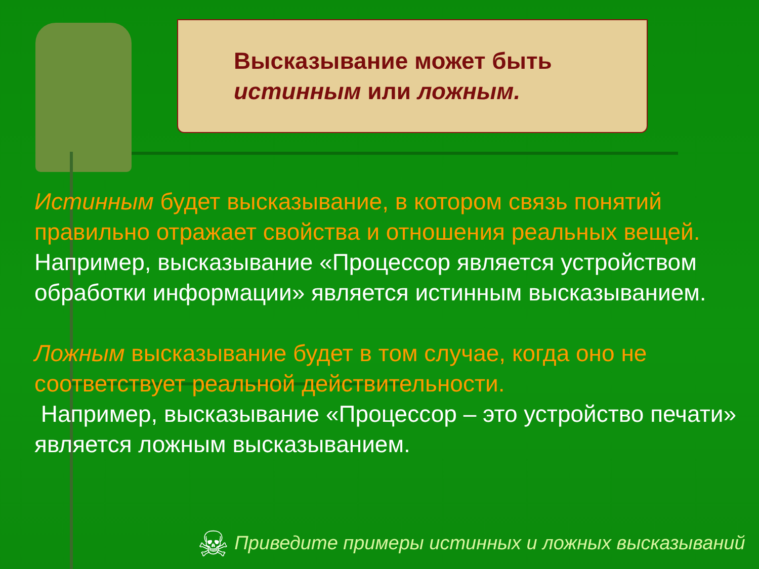Высказывание может быть
истинным или ложным.
Истинным будет высказывание, в котором связь понятий правильно отражает свойства и отношения реальных вещей.
Например, высказывание «Процессор является устройством обработки информации» является истинным высказыванием.
Ложным высказывание будет в том случае, когда оно не соответствует реальной действительности.
Например, высказывание «Процессор – это устройство печати» является ложным высказыванием.
☠ Приведите примеры истинных и ложных высказываний